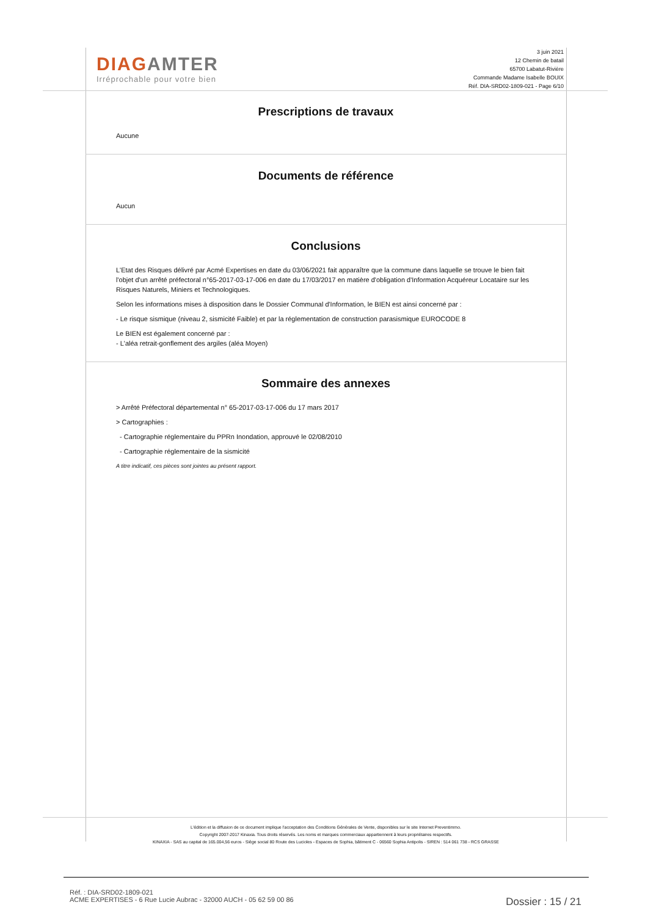DIAG AMTER
Irréprochable pour votre bien
3 juin 2021
12 Chemin de batail
65700 Labatut-Rivière
Commande Madame Isabelle BOUIX
Réf. DIA-SRD02-1809-021 - Page 6/10
Prescriptions de travaux
Aucune
Documents de référence
Aucun
Conclusions
L'Etat des Risques délivré par Acmé Expertises en date du 03/06/2021 fait apparaître que la commune dans laquelle se trouve le bien fait l'objet d'un arrêté préfectoral n°65-2017-03-17-006 en date du 17/03/2017 en matière d'obligation d'Information Acquéreur Locataire sur les Risques Naturels, Miniers et Technologiques.
Selon les informations mises à disposition dans le Dossier Communal d'Information, le BIEN est ainsi concerné par :
- Le risque sismique (niveau 2, sismicité Faible) et par la réglementation de construction parasismique EUROCODE 8
Le BIEN est également concerné par :
- L'aléa retrait-gonflement des argiles (aléa Moyen)
Sommaire des annexes
> Arrêté Préfectoral départemental n° 65-2017-03-17-006 du 17 mars 2017
> Cartographies :
- Cartographie réglementaire du PPRn Inondation, approuvé le 02/08/2010
- Cartographie réglementaire de la sismicité
A titre indicatif, ces pièces sont jointes au présent rapport.
L'édition et la diffusion de ce document implique l'acceptation des Conditions Générales de Vente, disponibles sur le site Internet Preventimmo.
Copyright 2007-2017 Kinaxia. Tous droits réservés. Les noms et marques commerciaux appartiennent à leurs propriétaires respectifs.
KINAXIA - SAS au capital de 165.004,56 euros - Siège social 80 Route des Lucioles - Espaces de Sophia, bâtiment C - 06560 Sophia Antipolis - SIREN : 514 061 738 - RCS GRASSE
Réf. : DIA-SRD02-1809-021
ACME EXPERTISES - 6 Rue Lucie Aubrac - 32000 AUCH - 05 62 59 00 86
Dossier : 15 / 21